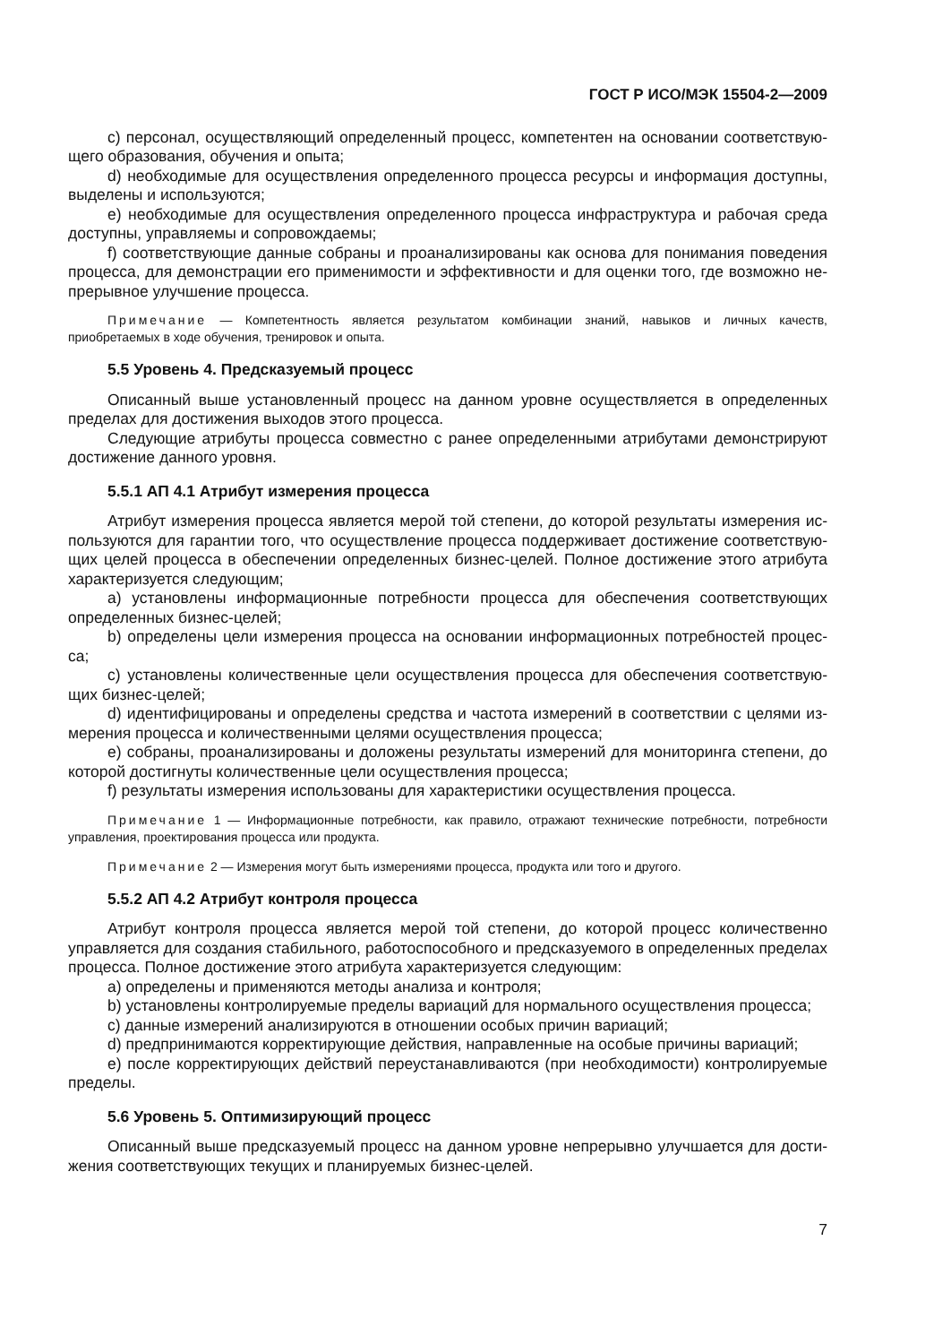ГОСТ Р ИСО/МЭК 15504-2—2009
c) персонал, осуществляющий определенный процесс, компетентен на основании соответствую­щего образования, обучения и опыта;
d) необходимые для осуществления определенного процесса ресурсы и информация доступны, выделены и используются;
e) необходимые для осуществления определенного процесса инфраструктура и рабочая среда доступны, управляемы и сопровождаемы;
f) соответствующие данные собраны и проанализированы как основа для понимания поведения процесса, для демонстрации его применимости и эффективности и для оценки того, где возможно не­прерывное улучшение процесса.
Примечание — Компетентность является результатом комбинации знаний, навыков и личных качеств, приобретаемых в ходе обучения, тренировок и опыта.
5.5 Уровень 4. Предсказуемый процесс
Описанный выше установленный процесс на данном уровне осуществляется в определенных пределах для достижения выходов этого процесса.
Следующие атрибуты процесса совместно с ранее определенными атрибутами демонстрируют достижение данного уровня.
5.5.1 АП 4.1 Атрибут измерения процесса
Атрибут измерения процесса является мерой той степени, до которой результаты измерения ис­пользуются для гарантии того, что осуществление процесса поддерживает достижение соответствую­щих целей процесса в обеспечении определенных бизнес-целей. Полное достижение этого атрибута характеризуется следующим;
a) установлены информационные потребности процесса для обеспечения соответствующих определенных бизнес-целей;
b) определены цели измерения процесса на основании информационных потребностей процес­са;
c) установлены количественные цели осуществления процесса для обеспечения соответствую­щих бизнес-целей;
d) идентифицированы и определены средства и частота измерений в соответствии с целями из­мерения процесса и количественными целями осуществления процесса;
e) собраны, проанализированы и доложены результаты измерений для мониторинга степени, до которой достигнуты количественные цели осуществления процесса;
f) результаты измерения использованы для характеристики осуществления процесса.
Примечание 1 — Информационные потребности, как правило, отражают технические потребности, по­требности управления, проектирования процесса или продукта.
Примечание 2 — Измерения могут быть измерениями процесса, продукта или того и другого.
5.5.2 АП 4.2 Атрибут контроля процесса
Атрибут контроля процесса является мерой той степени, до которой процесс количественно управляется для создания стабильного, работоспособного и предсказуемого в определенных пределах процесса. Полное достижение этого атрибута характеризуется следующим:
a) определены и применяются методы анализа и контроля;
b) установлены контролируемые пределы вариаций для нормального осуществления процесса;
c) данные измерений анализируются в отношении особых причин вариаций;
d) предпринимаются корректирующие действия, направленные на особые причины вариаций;
e) после корректирующих действий переустанавливаются (при необходимости) контролируемые пределы.
5.6 Уровень 5. Оптимизирующий процесс
Описанный выше предсказуемый процесс на данном уровне непрерывно улучшается для дости­жения соответствующих текущих и планируемых бизнес-целей.
7